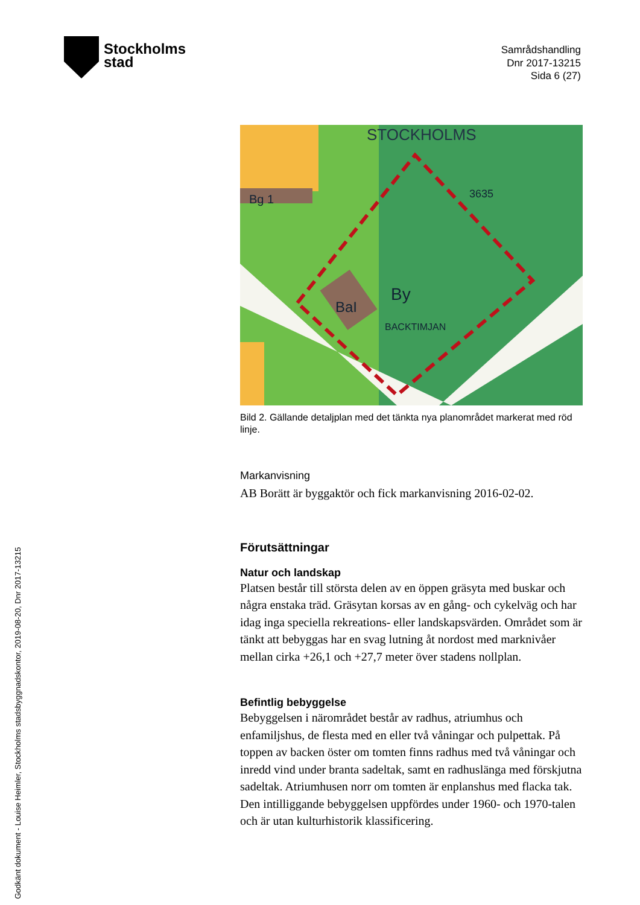Stockholms
stad
Samrådshandling
Dnr 2017-13215
Sida 6 (27)
STOCKHOLMS
3635
By
Bg 1
BaI
BACKTIMJAN
Bild 2. Gällande detaljplan med det tänkta nya planområdet markerat med röd linje.
Markanvisning
AB Borätt är byggaktör och fick markanvisning 2016-02-02.
Förutsättningar
Natur och landskap
Platsen består till största delen av en öppen gräsyta med buskar och några enstaka träd. Gräsytan korsas av en gång- och cykelväg och har idag inga speciella rekreations- eller landskapsvärden. Området som är tänkt att bebyggas har en svag lutning åt nordost med marknivåer mellan cirka +26,1 och +27,7 meter över stadens nollplan.
Befintlig bebyggelse
Bebyggelsen i närområdet består av radhus, atriumhus och enfamiljshus, de flesta med en eller två våningar och pulpettak. På toppen av backen öster om tomten finns radhus med två våningar och inredd vind under branta sadeltak, samt en radhuslänga med förskjutna sadeltak. Atriumhusen norr om tomten är enplanshus med flacka tak. Den intilliggande bebyggelsen uppfördes under 1960- och 1970-talen och är utan kulturhistorik klassificering.
Godkänt dokument - Louise Heimler, Stockholms stadsbyggnadskontor, 2019-08-20, Dnr 2017-13215